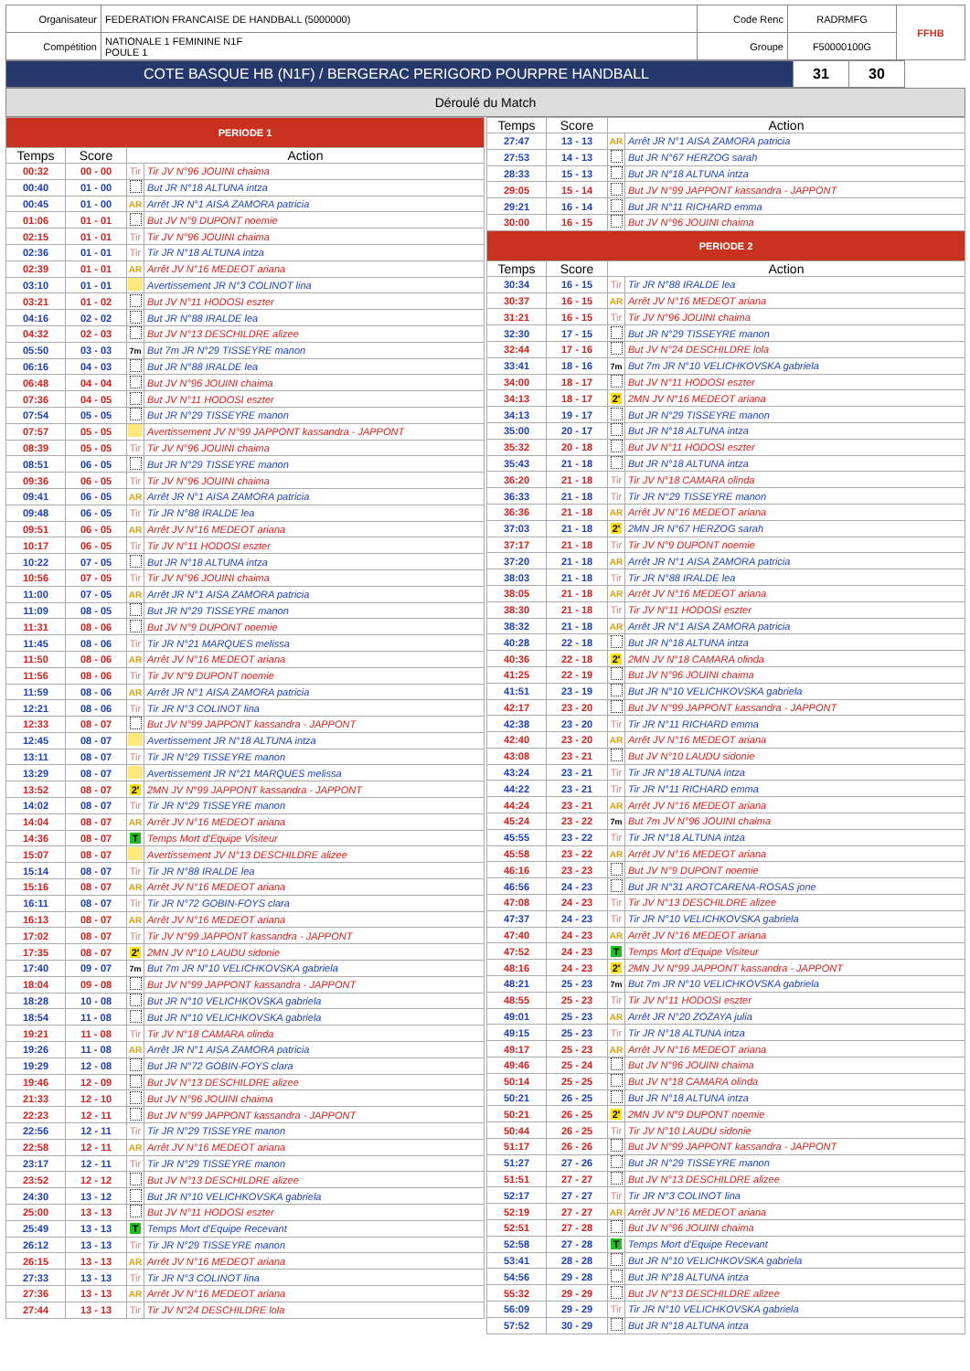| Organisateur | FEDERATION FRANCAISE DE HANDBALL (5000000) | Code Renc | RADRMFG | FFHB |
| Compétition | NATIONALE 1 FEMININE N1F POULE 1 | Groupe | F50000100G | |
| COTE BASQUE HB (N1F) / BERGERAC PERIGORD POURPRE HANDBALL | 31 | 30 |
Déroulé du Match
| PERIODE 1 | | | |
| Temps | Score | Action | |
| 00:32 | 00 - 00 | Tir | Tir JV N°96 JOUINI chaima |
| 00:40 | 01 - 00 | | But JR N°18 ALTUNA intza |
| 00:45 | 01 - 00 | AR | Arrêt JR N°1 AISA ZAMORA patricia |
| 01:06 | 01 - 01 | | But JV N°9 DUPONT noemie |
| 02:15 | 01 - 01 | Tir | Tir JV N°96 JOUINI chaima |
| 02:36 | 01 - 01 | Tir | Tir JR N°18 ALTUNA intza |
| 02:39 | 01 - 01 | AR | Arrêt JV N°16 MEDEOT ariana |
| 03:10 | 01 - 01 | | Avertissement JR N°3 COLINOT lina |
| 03:21 | 01 - 02 | | But JV N°11 HODOSI eszter |
| 04:16 | 02 - 02 | | But JR N°88 IRALDE lea |
| 04:32 | 02 - 03 | | But JV N°13 DESCHILDRE alizee |
| 05:50 | 03 - 03 | 7m | But 7m JR N°29 TISSEYRE manon |
| 06:16 | 04 - 03 | | But JR N°88 IRALDE lea |
| 06:48 | 04 - 04 | | But JV N°96 JOUINI chaima |
| 07:36 | 04 - 05 | | But JV N°11 HODOSI eszter |
| 07:54 | 05 - 05 | | But JR N°29 TISSEYRE manon |
| 07:57 | 05 - 05 | | Avertissement JV N°99 JAPPONT kassandra - JAPPONT |
| 08:39 | 05 - 05 | Tir | Tir JV N°96 JOUINI chaima |
| 08:51 | 06 - 05 | | But JR N°29 TISSEYRE manon |
| 09:36 | 06 - 05 | Tir | Tir JV N°96 JOUINI chaima |
| 09:41 | 06 - 05 | AR | Arrêt JR N°1 AISA ZAMORA patricia |
| 09:48 | 06 - 05 | Tir | Tir JR N°88 IRALDE lea |
| 09:51 | 06 - 05 | AR | Arrêt JV N°16 MEDEOT ariana |
| 10:17 | 06 - 05 | Tir | Tir JV N°11 HODOSI eszter |
| 10:22 | 07 - 05 | | But JR N°18 ALTUNA intza |
| 10:56 | 07 - 05 | Tir | Tir JV N°96 JOUINI chaima |
| 11:00 | 07 - 05 | AR | Arrêt JR N°1 AISA ZAMORA patricia |
| 11:09 | 08 - 05 | | But JR N°29 TISSEYRE manon |
| 11:31 | 08 - 06 | | But JV N°9 DUPONT noemie |
| 11:45 | 08 - 06 | Tir | Tir JR N°21 MARQUES melissa |
| 11:50 | 08 - 06 | AR | Arrêt JV N°16 MEDEOT ariana |
| 11:56 | 08 - 06 | Tir | Tir JV N°9 DUPONT noemie |
| 11:59 | 08 - 06 | AR | Arrêt JR N°1 AISA ZAMORA patricia |
| 12:21 | 08 - 06 | Tir | Tir JR N°3 COLINOT lina |
| 12:33 | 08 - 07 | | But JV N°99 JAPPONT kassandra - JAPPONT |
| 12:45 | 08 - 07 | | Avertissement JR N°18 ALTUNA intza |
| 13:11 | 08 - 07 | Tir | Tir JR N°29 TISSEYRE manon |
| 13:29 | 08 - 07 | | Avertissement JR N°21 MARQUES melissa |
| 13:52 | 08 - 07 | 2' | 2MN JV N°99 JAPPONT kassandra - JAPPONT |
| 14:02 | 08 - 07 | Tir | Tir JR N°29 TISSEYRE manon |
| 14:04 | 08 - 07 | AR | Arrêt JV N°16 MEDEOT ariana |
| 14:36 | 08 - 07 | T | Temps Mort d'Equipe Visiteur |
| 15:07 | 08 - 07 | | Avertissement JV N°13 DESCHILDRE alizee |
| 15:14 | 08 - 07 | Tir | Tir JR N°88 IRALDE lea |
| 15:16 | 08 - 07 | AR | Arrêt JV N°16 MEDEOT ariana |
| 16:11 | 08 - 07 | Tir | Tir JR N°72 GOBIN-FOYS clara |
| 16:13 | 08 - 07 | AR | Arrêt JV N°16 MEDEOT ariana |
| 17:02 | 08 - 07 | Tir | Tir JV N°99 JAPPONT kassandra - JAPPONT |
| 17:35 | 08 - 07 | 2' | 2MN JV N°10 LAUDU sidonie |
| 17:40 | 09 - 07 | 7m | But 7m JR N°10 VELICHKOVSKA gabriela |
| 18:04 | 09 - 08 | | But JV N°99 JAPPONT kassandra - JAPPONT |
| 18:28 | 10 - 08 | | But JR N°10 VELICHKOVSKA gabriela |
| 18:54 | 11 - 08 | | But JR N°10 VELICHKOVSKA gabriela |
| 19:21 | 11 - 08 | Tir | Tir JV N°18 CAMARA olinda |
| 19:26 | 11 - 08 | AR | Arrêt JR N°1 AISA ZAMORA patricia |
| 19:29 | 12 - 08 | | But JR N°72 GOBIN-FOYS clara |
| 19:46 | 12 - 09 | | But JV N°13 DESCHILDRE alizee |
| 21:33 | 12 - 10 | | But JV N°96 JOUINI chaima |
| 22:23 | 12 - 11 | | But JV N°99 JAPPONT kassandra - JAPPONT |
| 22:56 | 12 - 11 | Tir | Tir JR N°29 TISSEYRE manon |
| 22:58 | 12 - 11 | AR | Arrêt JV N°16 MEDEOT ariana |
| 23:17 | 12 - 11 | Tir | Tir JR N°29 TISSEYRE manon |
| 23:52 | 12 - 12 | | But JV N°13 DESCHILDRE alizee |
| 24:30 | 13 - 12 | | But JR N°10 VELICHKOVSKA gabriela |
| 25:00 | 13 - 13 | | But JV N°11 HODOSI eszter |
| 25:49 | 13 - 13 | T | Temps Mort d'Equipe Recevant |
| 26:12 | 13 - 13 | Tir | Tir JR N°29 TISSEYRE manon |
| 26:15 | 13 - 13 | AR | Arrêt JV N°16 MEDEOT ariana |
| 27:33 | 13 - 13 | Tir | Tir JR N°3 COLINOT lina |
| 27:36 | 13 - 13 | AR | Arrêt JV N°16 MEDEOT ariana |
| 27:44 | 13 - 13 | Tir | Tir JV N°24 DESCHILDRE lola |
| Temps | Score | Action | |
| --- | --- | --- | --- |
| 27:47 | 13 - 13 | AR | Arrêt JR N°1 AISA ZAMORA patricia |
| 27:53 | 14 - 13 | | But JR N°67 HERZOG sarah |
| 28:33 | 15 - 13 | | But JR N°18 ALTUNA intza |
| 29:05 | 15 - 14 | | But JV N°99 JAPPONT kassandra - JAPPONT |
| 29:21 | 16 - 14 | | But JR N°11 RICHARD emma |
| 30:00 | 16 - 15 | | But JV N°96 JOUINI chaima |
| PERIODE 2 | | | |
| Temps | Score | Action | |
| 30:34 | 16 - 15 | Tir | Tir JR N°88 IRALDE lea |
| 30:37 | 16 - 15 | AR | Arrêt JV N°16 MEDEOT ariana |
| 31:21 | 16 - 15 | Tir | Tir JV N°96 JOUINI chaima |
| 32:30 | 17 - 15 | | But JR N°29 TISSEYRE manon |
| 32:44 | 17 - 16 | | But JV N°24 DESCHILDRE lola |
| 33:41 | 18 - 16 | 7m | But 7m JR N°10 VELICHKOVSKA gabriela |
| 34:00 | 18 - 17 | | But JV N°11 HODOSI eszter |
| 34:13 | 18 - 17 | 2' | 2MN JV N°16 MEDEOT ariana |
| 34:13 | 19 - 17 | | But JR N°29 TISSEYRE manon |
| 35:00 | 20 - 17 | | But JR N°18 ALTUNA intza |
| 35:32 | 20 - 18 | | But JV N°11 HODOSI eszter |
| 35:43 | 21 - 18 | | But JR N°18 ALTUNA intza |
| 36:20 | 21 - 18 | Tir | Tir JV N°18 CAMARA olinda |
| 36:33 | 21 - 18 | Tir | Tir JR N°29 TISSEYRE manon |
| 36:36 | 21 - 18 | AR | Arrêt JV N°16 MEDEOT ariana |
| 37:03 | 21 - 18 | 2' | 2MN JR N°67 HERZOG sarah |
| 37:17 | 21 - 18 | Tir | Tir JV N°9 DUPONT noemie |
| 37:20 | 21 - 18 | AR | Arrêt JR N°1 AISA ZAMORA patricia |
| 38:03 | 21 - 18 | Tir | Tir JR N°88 IRALDE lea |
| 38:05 | 21 - 18 | AR | Arrêt JV N°16 MEDEOT ariana |
| 38:30 | 21 - 18 | Tir | Tir JV N°11 HODOSI eszter |
| 38:32 | 21 - 18 | AR | Arrêt JR N°1 AISA ZAMORA patricia |
| 40:28 | 22 - 18 | | But JR N°18 ALTUNA intza |
| 40:36 | 22 - 18 | 2' | 2MN JV N°18 CAMARA olinda |
| 41:25 | 22 - 19 | | But JV N°96 JOUINI chaima |
| 41:51 | 23 - 19 | | But JR N°10 VELICHKOVSKA gabriela |
| 42:17 | 23 - 20 | | But JV N°99 JAPPONT kassandra - JAPPONT |
| 42:38 | 23 - 20 | Tir | Tir JR N°11 RICHARD emma |
| 42:40 | 23 - 20 | AR | Arrêt JV N°16 MEDEOT ariana |
| 43:08 | 23 - 21 | | But JV N°10 LAUDU sidonie |
| 43:24 | 23 - 21 | Tir | Tir JR N°18 ALTUNA intza |
| 44:22 | 23 - 21 | Tir | Tir JR N°11 RICHARD emma |
| 44:24 | 23 - 21 | AR | Arrêt JV N°16 MEDEOT ariana |
| 45:24 | 23 - 22 | 7m | But 7m JV N°96 JOUINI chaima |
| 45:55 | 23 - 22 | Tir | Tir JR N°18 ALTUNA intza |
| 45:58 | 23 - 22 | AR | Arrêt JV N°16 MEDEOT ariana |
| 46:16 | 23 - 23 | | But JV N°9 DUPONT noemie |
| 46:56 | 24 - 23 | | But JR N°31 AROTCARENA-ROSAS jone |
| 47:08 | 24 - 23 | Tir | Tir JV N°13 DESCHILDRE alizee |
| 47:37 | 24 - 23 | Tir | Tir JR N°10 VELICHKOVSKA gabriela |
| 47:40 | 24 - 23 | AR | Arrêt JV N°16 MEDEOT ariana |
| 47:52 | 24 - 23 | T | Temps Mort d'Equipe Visiteur |
| 48:16 | 24 - 23 | 2' | 2MN JV N°99 JAPPONT kassandra - JAPPONT |
| 48:21 | 25 - 23 | 7m | But 7m JR N°10 VELICHKOVSKA gabriela |
| 48:55 | 25 - 23 | Tir | Tir JV N°11 HODOSI eszter |
| 49:01 | 25 - 23 | AR | Arrêt JR N°20 ZOZAYA julia |
| 49:15 | 25 - 23 | Tir | Tir JR N°18 ALTUNA intza |
| 49:17 | 25 - 23 | AR | Arrêt JV N°16 MEDEOT ariana |
| 49:46 | 25 - 24 | | But JV N°96 JOUINI chaima |
| 50:14 | 25 - 25 | | But JV N°18 CAMARA olinda |
| 50:21 | 26 - 25 | | But JR N°18 ALTUNA intza |
| 50:21 | 26 - 25 | 2' | 2MN JV N°9 DUPONT noemie |
| 50:44 | 26 - 25 | Tir | Tir JV N°10 LAUDU sidonie |
| 51:17 | 26 - 26 | | But JV N°99 JAPPONT kassandra - JAPPONT |
| 51:27 | 27 - 26 | | But JR N°29 TISSEYRE manon |
| 51:51 | 27 - 27 | | But JV N°13 DESCHILDRE alizee |
| 52:17 | 27 - 27 | Tir | Tir JR N°3 COLINOT lina |
| 52:19 | 27 - 27 | AR | Arrêt JV N°16 MEDEOT ariana |
| 52:51 | 27 - 28 | | But JV N°96 JOUINI chaima |
| 52:58 | 27 - 28 | T | Temps Mort d'Equipe Recevant |
| 53:41 | 28 - 28 | | But JR N°10 VELICHKOVSKA gabriela |
| 54:56 | 29 - 28 | | But JR N°18 ALTUNA intza |
| 55:32 | 29 - 29 | | But JV N°13 DESCHILDRE alizee |
| 56:09 | 29 - 29 | Tir | Tir JR N°10 VELICHKOVSKA gabriela |
| 57:52 | 30 - 29 | | But JR N°18 ALTUNA intza |